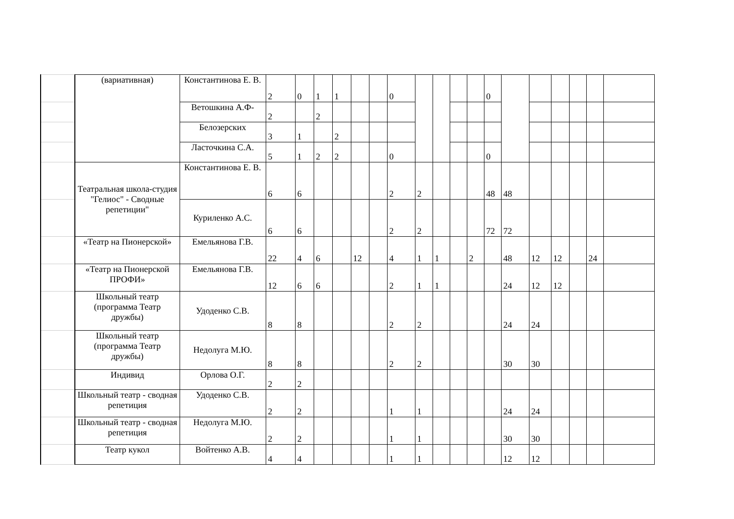| | (вариативная) | Константинова Е. В. | 2 | 0 | 1 | 1 | | | 0 | | | | | 0 | | | | | | |
| | | Ветошкина А.Ф- | 2 | | 2 | | | | | | | | | | | | | | | |
| | | Белозерских | 3 | 1 | | 2 | | | | | | | | | | | | | | |
| | | Ласточкина С.А. | 5 | 1 | 2 | 2 | | | 0 | | | | | 0 | | | | | | |
| | Театральная школа-студия "Гелиос" - Сводные репетиции" | Константинова Е. В. | 6 | 6 | | | | | 2 | 2 | | | | 48 | 48 | | | | | |
| | | Куриленко А.С. | 6 | 6 | | | | | 2 | 2 | | | | 72 | 72 | | | | | |
| | «Театр на Пионерской» | Емельянова Г.В. | 22 | 4 | 6 | | 12 | | 4 | 1 | 1 | | 2 | | 48 | 12 | 12 | | 24 | |
| | «Театр на Пионерской ПРОФИ» | Емельянова Г.В. | 12 | 6 | 6 | | | | 2 | 1 | 1 | | | | 24 | 12 | 12 | | | |
| | Школьный театр (программа Театр дружбы) | Удоденко С.В. | 8 | 8 | | | | | 2 | 2 | | | | | 24 | 24 | | | | |
| | Школьный театр (программа Театр дружбы) | Недолуга М.Ю. | 8 | 8 | | | | | 2 | 2 | | | | | 30 | 30 | | | | |
| | Индивид | Орлова О.Г. | 2 | 2 | | | | | | | | | | | | | | | | |
| | Школьный театр - сводная репетиция | Удоденко С.В. | 2 | 2 | | | | | 1 | 1 | | | | | 24 | 24 | | | | |
| | Школьный театр - сводная репетиция | Недолуга М.Ю. | 2 | 2 | | | | | 1 | 1 | | | | | 30 | 30 | | | | |
| | Театр кукол | Войтенко А.В. | 4 | 4 | | | | | 1 | 1 | | | | | 12 | 12 | | | | |